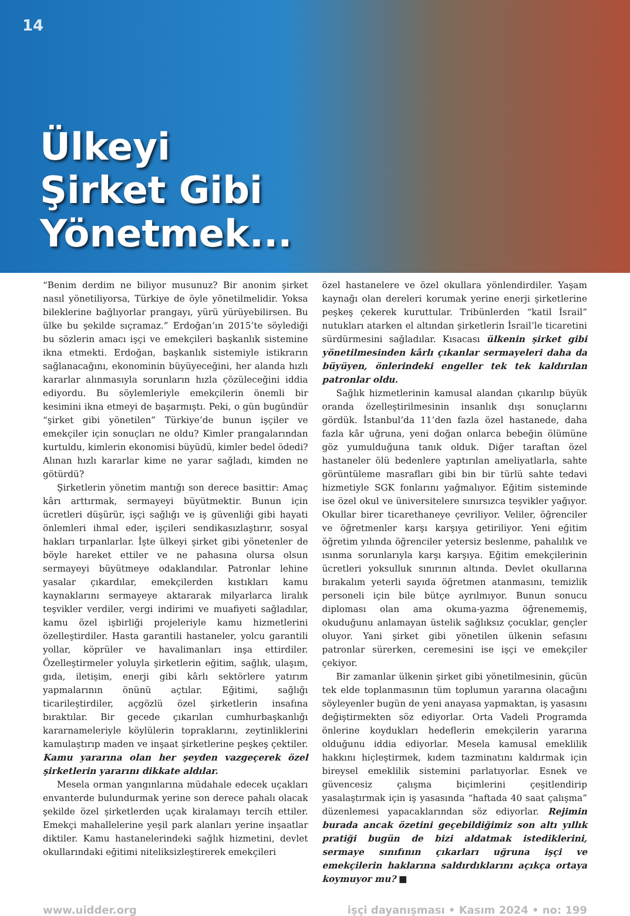14
Ülkeyi
Şirket Gibi
Yönetmek...
“Benim derdim ne biliyor musunuz? Bir anonim şirket nasıl yönetiliyorsa, Türkiye de öyle yönetilmelidir. Yoksa bileklerine bağlıyorlar prangayı, yürü yürüyebilirsen. Bu ülke bu şekilde sıçramaz.” Erdoğan’ın 2015’te söylediği bu sözlerin amacı işçi ve emekçileri başkanlık sistemine ikna etmekti. Erdoğan, başkanlık sistemiyle istikrarın sağlanacağını, ekonominin büyüyeceğini, her alanda hızlı kararlar alınmasıyla sorunların hızla çözüleceğini iddia ediyordu. Bu söylemleriyle emekçilerin önemli bir kesimini ikna etmeyi de başarmıştı. Peki, o gün bugündür “şirket gibi yönetilen” Türkiye’de bunun işçiler ve emekçiler için sonuçları ne oldu? Kimler prangalarından kurtuldu, kimlerin ekonomisi büyüdü, kimler bedel ödedi? Alınan hızlı kararlar kime ne yarar sağladı, kimden ne götürdü?
Şirketlerin yönetim mantığı son derece basittir: Amaç kârı arttırmak, sermayeyi büyütmektir. Bunun için ücretleri düşürür, işçi sağlığı ve iş güvenliği gibi hayati önlemleri ihmal eder, işçileri sendikasızlaştırır, sosyal hakları tırpanlarlar. İşte ülkeyi şirket gibi yönetenler de böyle hareket ettiler ve ne pahasına olursa olsun sermayeyi büyütmeye odaklandılar. Patronlar lehine yasalar çıkardılar, emekçilerden kıstıkları kamu kaynaklarını sermayeye aktararak milyarlarca liralık teşvikler verdiler, vergi indirimi ve muafiyeti sağladılar, kamu özel işbirliği projeleriyle kamu hizmetlerini özelleştirdiler. Hasta garantili hastaneler, yolcu garantili yollar, köprüler ve havalimanları inşa ettirdiler. Özelleştirmeler yoluyla şirketlerin eğitim, sağlık, ulaşım, gıda, iletişim, enerji gibi kârlı sektörlere yatırım yapmalarının önünü açtılar. Eğitimi, sağlığı ticarileştirdiler, açgözlü özel şirketlerin insafına bıraktılar. Bir gecede çıkarılan cumhurbaşkanlığı kararnameleriyle köylülerin topraklarını, zeytinliklerini kamulaştırıp maden ve inşaat şirketlerine peşkeş çektiler. Kamu yararına olan her şeyden vazgeçerek özel şirketlerin yararını dikkate aldılar.
Mesela orman yangınlarına müdahale edecek uçakları envanterde bulundurmak yerine son derece pahalı olacak şekilde özel şirketlerden uçak kiralamayı tercih ettiler. Emekçi mahallelerine yeşil park alanları yerine inşaatlar diktiler. Kamu hastanelerindeki sağlık hizmetini, devlet okullarındaki eğitimi niteliksizleştirerek emekçileri
özel hastanelere ve özel okullara yönlendirdiler. Yaşam kaynağı olan dereleri korumak yerine enerji şirketlerine peşkeş çekerek kuruttular. Tribünlerden “katil İsrail” nutukları atarken el altından şirketlerin İsrail’le ticaretini sürdürmesini sağladılar. Kısacası ülkenin şirket gibi yönetilmesinden kârlı çıkanlar sermayeleri daha da büyüyen, önlerindeki engeller tek tek kaldırılan patronlar oldu.
Sağlık hizmetlerinin kamusal alandan çıkarılıp büyük oranda özelleştirilmesinin insanlık dışı sonuçlarını gördük. İstanbul’da 11’den fazla özel hastanede, daha fazla kâr uğruna, yeni doğan onlarca bebeğin ölümüne göz yumulduğuna tanık olduk. Diğer taraftan özel hastaneler ölü bedenlere yaptırılan ameliyatlarla, sahte görüntüleme masrafları gibi bin bir türlü sahte tedavi hizmetiyle SGK fonlarını yağmalıyor. Eğitim sisteminde ise özel okul ve üniversitelere sınırsızca teşvikler yağıyor. Okullar birer ticarethaneye çevriliyor. Veliler, öğrenciler ve öğretmenler karşı karşıya getiriliyor. Yeni eğitim öğretim yılında öğrenciler yetersiz beslenme, pahalılık ve ısınma sorunlarıyla karşı karşıya. Eğitim emekçilerinin ücretleri yoksulluk sınırının altında. Devlet okullarına bırakalım yeterli sayıda öğretmen atanmasını, temizlik personeli için bile bütçe ayrılmıyor. Bunun sonucu diploması olan ama okuma-yazma öğrenememiş, okuduğunu anlamayan üstelik sağlıksız çocuklar, gençler oluyor. Yani şirket gibi yönetilen ülkenin sefasını patronlar sürerken, ceremesini ise işçi ve emekçiler çekiyor.
Bir zamanlar ülkenin şirket gibi yönetilmesinin, gücün tek elde toplanmasının tüm toplumun yararına olacağını söyleyenler bugün de yeni anayasa yapmaktan, iş yasasını değiştirmekten söz ediyorlar. Orta Vadeli Programda önlerine koydukları hedeflerin emekçilerin yararına olduğunu iddia ediyorlar. Mesela kamusal emeklilik hakkını hiçleştirmek, kıdem tazminatını kaldırmak için bireysel emeklilik sistemini parlatıyorlar. Esnek ve güvencesiz çalışma biçimlerini çeşitlendirip yasalaştırmak için iş yasasında “haftada 40 saat çalışma” düzenlemesi yapacaklarından söz ediyorlar. Rejimin burada ancak özetini geçebildiğimiz son altı yıllık pratiği bugün de bizi aldatmak istediklerini, sermaye sınıfının çıkarları uğruna işçi ve emekçilerin haklarına saldırdıklarını açıkça ortaya koymuyor mu? ■
www.uidder.org işçi dayanışması • Kasım 2024 • no: 199